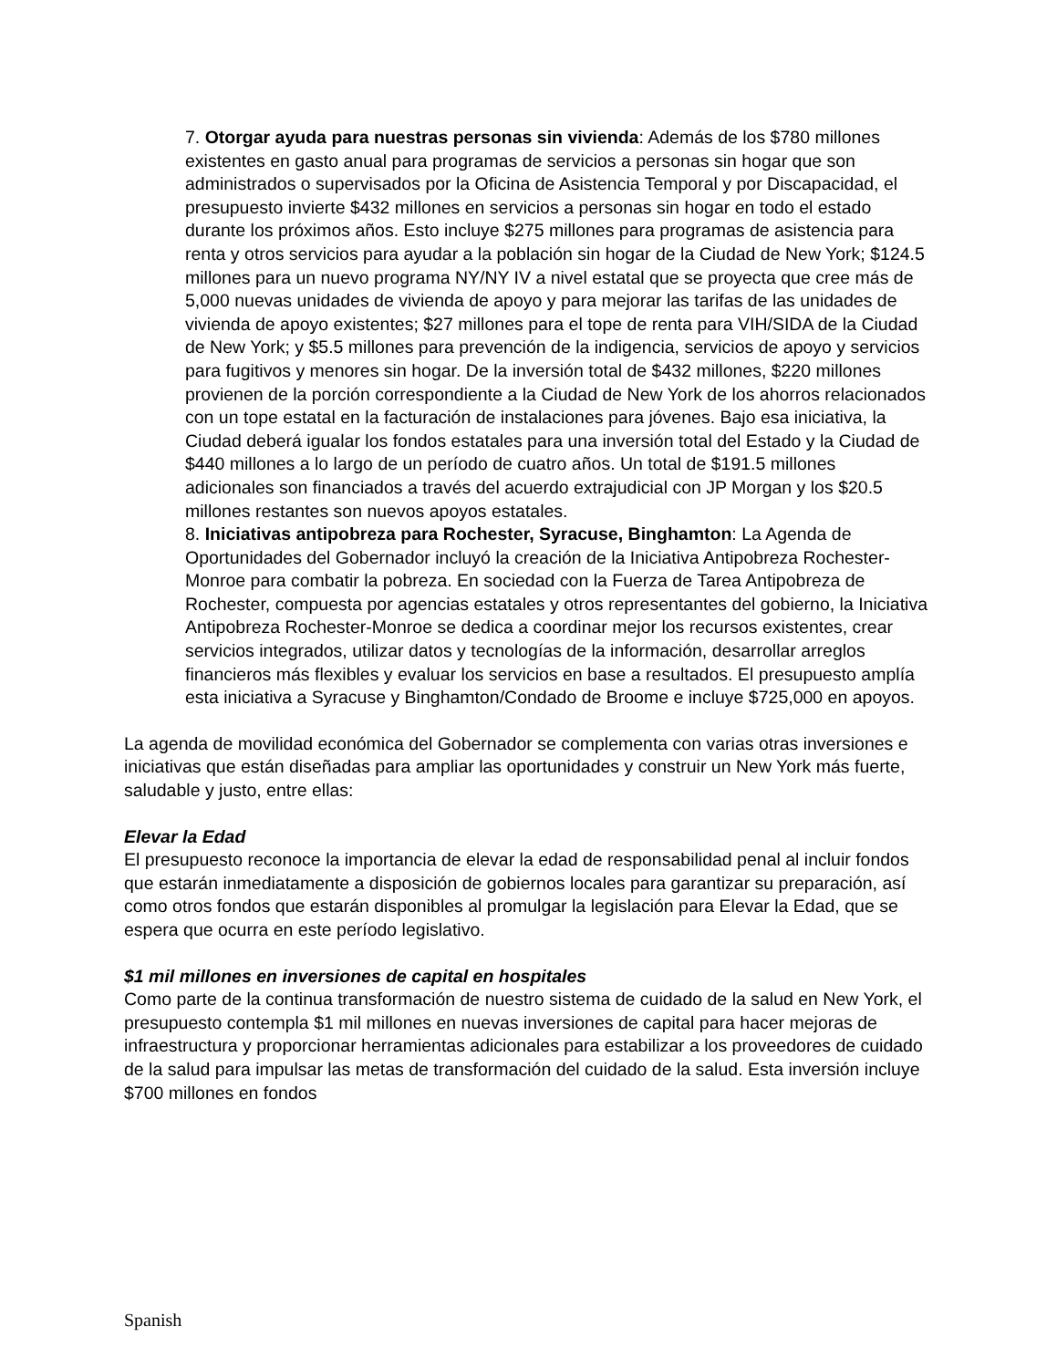7. Otorgar ayuda para nuestras personas sin vivienda: Además de los $780 millones existentes en gasto anual para programas de servicios a personas sin hogar que son administrados o supervisados por la Oficina de Asistencia Temporal y por Discapacidad, el presupuesto invierte $432 millones en servicios a personas sin hogar en todo el estado durante los próximos años. Esto incluye $275 millones para programas de asistencia para renta y otros servicios para ayudar a la población sin hogar de la Ciudad de New York; $124.5 millones para un nuevo programa NY/NY IV a nivel estatal que se proyecta que cree más de 5,000 nuevas unidades de vivienda de apoyo y para mejorar las tarifas de las unidades de vivienda de apoyo existentes; $27 millones para el tope de renta para VIH/SIDA de la Ciudad de New York; y $5.5 millones para prevención de la indigencia, servicios de apoyo y servicios para fugitivos y menores sin hogar. De la inversión total de $432 millones, $220 millones provienen de la porción correspondiente a la Ciudad de New York de los ahorros relacionados con un tope estatal en la facturación de instalaciones para jóvenes. Bajo esa iniciativa, la Ciudad deberá igualar los fondos estatales para una inversión total del Estado y la Ciudad de $440 millones a lo largo de un período de cuatro años. Un total de $191.5 millones adicionales son financiados a través del acuerdo extrajudicial con JP Morgan y los $20.5 millones restantes son nuevos apoyos estatales.
8. Iniciativas antipobreza para Rochester, Syracuse, Binghamton: La Agenda de Oportunidades del Gobernador incluyó la creación de la Iniciativa Antipobreza Rochester-Monroe para combatir la pobreza. En sociedad con la Fuerza de Tarea Antipobreza de Rochester, compuesta por agencias estatales y otros representantes del gobierno, la Iniciativa Antipobreza Rochester-Monroe se dedica a coordinar mejor los recursos existentes, crear servicios integrados, utilizar datos y tecnologías de la información, desarrollar arreglos financieros más flexibles y evaluar los servicios en base a resultados. El presupuesto amplía esta iniciativa a Syracuse y Binghamton/Condado de Broome e incluye $725,000 en apoyos.
La agenda de movilidad económica del Gobernador se complementa con varias otras inversiones e iniciativas que están diseñadas para ampliar las oportunidades y construir un New York más fuerte, saludable y justo, entre ellas:
Elevar la Edad
El presupuesto reconoce la importancia de elevar la edad de responsabilidad penal al incluir fondos que estarán inmediatamente a disposición de gobiernos locales para garantizar su preparación, así como otros fondos que estarán disponibles al promulgar la legislación para Elevar la Edad, que se espera que ocurra en este período legislativo.
$1 mil millones en inversiones de capital en hospitales
Como parte de la continua transformación de nuestro sistema de cuidado de la salud en New York, el presupuesto contempla $1 mil millones en nuevas inversiones de capital para hacer mejoras de infraestructura y proporcionar herramientas adicionales para estabilizar a los proveedores de cuidado de la salud para impulsar las metas de transformación del cuidado de la salud. Esta inversión incluye $700 millones en fondos
Spanish